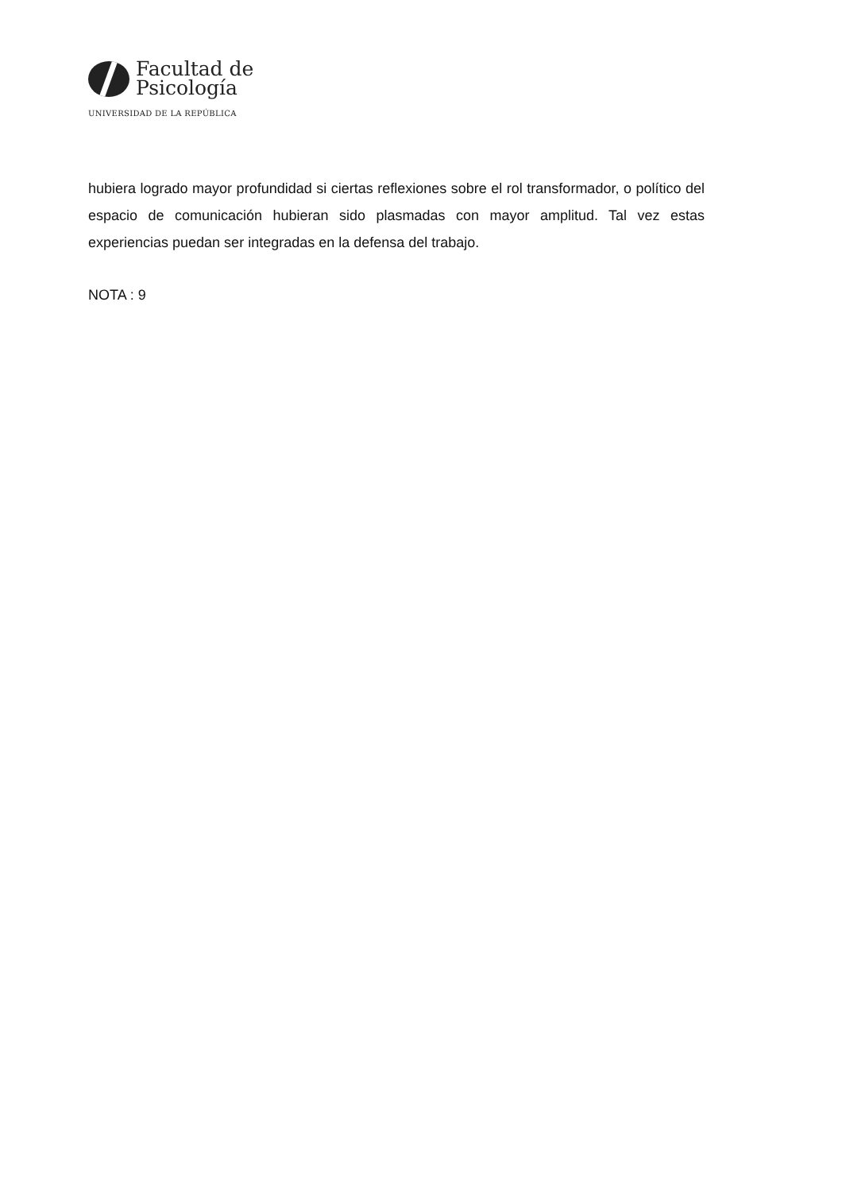Facultad de
Psicología
UNIVERSIDAD DE LA REPÚBLICA
hubiera logrado mayor profundidad si ciertas reflexiones sobre el rol transformador, o político del espacio de comunicación hubieran sido plasmadas con mayor amplitud. Tal vez estas experiencias puedan ser integradas en la defensa del trabajo.
NOTA : 9